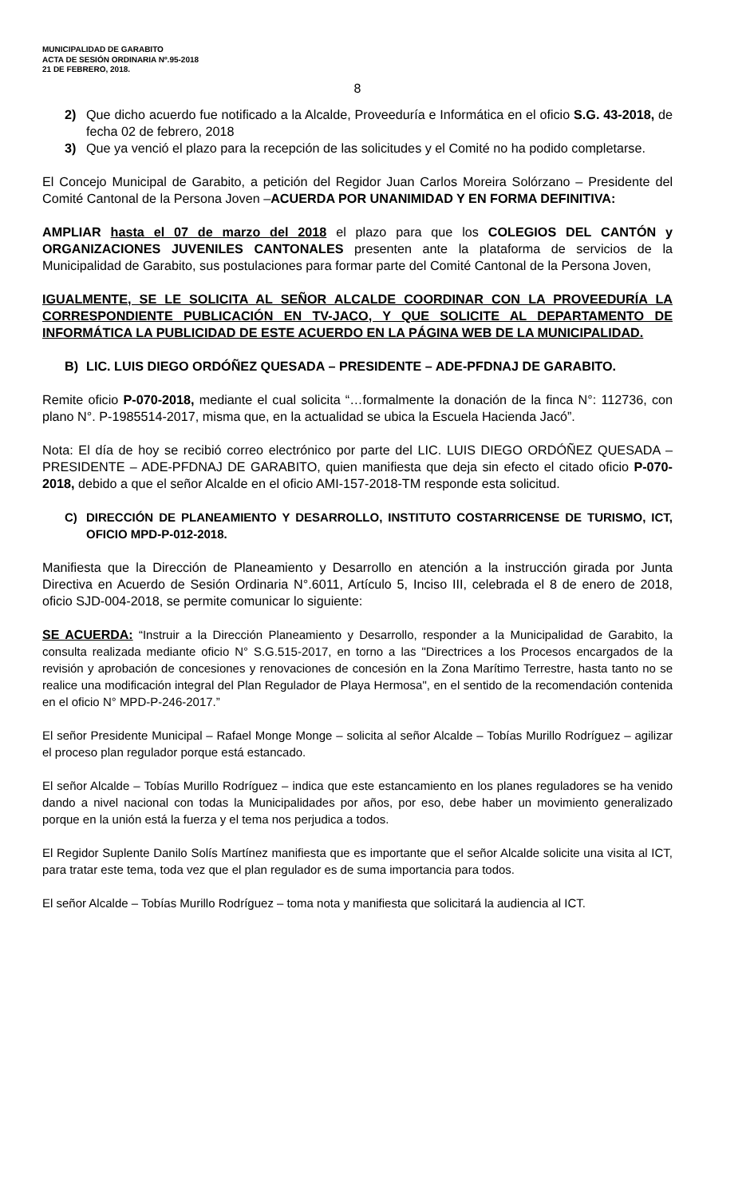MUNICIPALIDAD DE GARABITO
ACTA DE SESIÓN ORDINARIA Nº.95-2018
21 DE FEBRERO, 2018.
8
2) Que dicho acuerdo fue notificado a la Alcalde, Proveeduría e Informática en el oficio S.G. 43-2018, de fecha 02 de febrero, 2018
3) Que ya venció el plazo para la recepción de las solicitudes y el Comité no ha podido completarse.
El Concejo Municipal de Garabito, a petición del Regidor Juan Carlos Moreira Solórzano – Presidente del Comité Cantonal de la Persona Joven –ACUERDA POR UNANIMIDAD Y EN FORMA DEFINITIVA:
AMPLIAR hasta el 07 de marzo del 2018 el plazo para que los COLEGIOS DEL CANTÓN y ORGANIZACIONES JUVENILES CANTONALES presenten ante la plataforma de servicios de la Municipalidad de Garabito, sus postulaciones para formar parte del Comité Cantonal de la Persona Joven,
IGUALMENTE, SE LE SOLICITA AL SEÑOR ALCALDE COORDINAR CON LA PROVEEDURÍA LA CORRESPONDIENTE PUBLICACIÓN EN TV-JACO, Y QUE SOLICITE AL DEPARTAMENTO DE INFORMÁTICA LA PUBLICIDAD DE ESTE ACUERDO EN LA PÁGINA WEB DE LA MUNICIPALIDAD.
B) LIC. LUIS DIEGO ORDÓÑEZ QUESADA – PRESIDENTE – ADE-PFDNAJ DE GARABITO.
Remite oficio P-070-2018, mediante el cual solicita “…formalmente la donación de la finca N°: 112736, con plano N°. P-1985514-2017, misma que, en la actualidad se ubica la Escuela Hacienda Jacó”.
Nota: El día de hoy se recibió correo electrónico por parte del LIC. LUIS DIEGO ORDÓÑEZ QUESADA – PRESIDENTE – ADE-PFDNAJ DE GARABITO, quien manifiesta que deja sin efecto el citado oficio P-070-2018, debido a que el señor Alcalde en el oficio AMI-157-2018-TM responde esta solicitud.
C) DIRECCIÓN DE PLANEAMIENTO Y DESARROLLO, INSTITUTO COSTARRICENSE DE TURISMO, ICT, OFICIO MPD-P-012-2018.
Manifiesta que la Dirección de Planeamiento y Desarrollo en atención a la instrucción girada por Junta Directiva en Acuerdo de Sesión Ordinaria N°.6011, Artículo 5, Inciso III, celebrada el 8 de enero de 2018, oficio SJD-004-2018, se permite comunicar lo siguiente:
SE ACUERDA: “Instruir a la Dirección Planeamiento y Desarrollo, responder a la Municipalidad de Garabito, la consulta realizada mediante oficio N° S.G.515-2017, en torno a las "Directrices a los Procesos encargados de la revisión y aprobación de concesiones y renovaciones de concesión en la Zona Marítimo Terrestre, hasta tanto no se realice una modificación integral del Plan Regulador de Playa Hermosa", en el sentido de la recomendación contenida en el oficio N° MPD-P-246-2017.”
El señor Presidente Municipal – Rafael Monge Monge – solicita al señor Alcalde – Tobías Murillo Rodríguez – agilizar el proceso plan regulador porque está estancado.
El señor Alcalde – Tobías Murillo Rodríguez – indica que este estancamiento en los planes reguladores se ha venido dando a nivel nacional con todas la Municipalidades por años, por eso, debe haber un movimiento generalizado porque en la unión está la fuerza y el tema nos perjudica a todos.
El Regidor Suplente Danilo Solís Martínez manifiesta que es importante que el señor Alcalde solicite una visita al ICT, para tratar este tema, toda vez que el plan regulador es de suma importancia para todos.
El señor Alcalde – Tobías Murillo Rodríguez – toma nota y manifiesta que solicitará la audiencia al ICT.